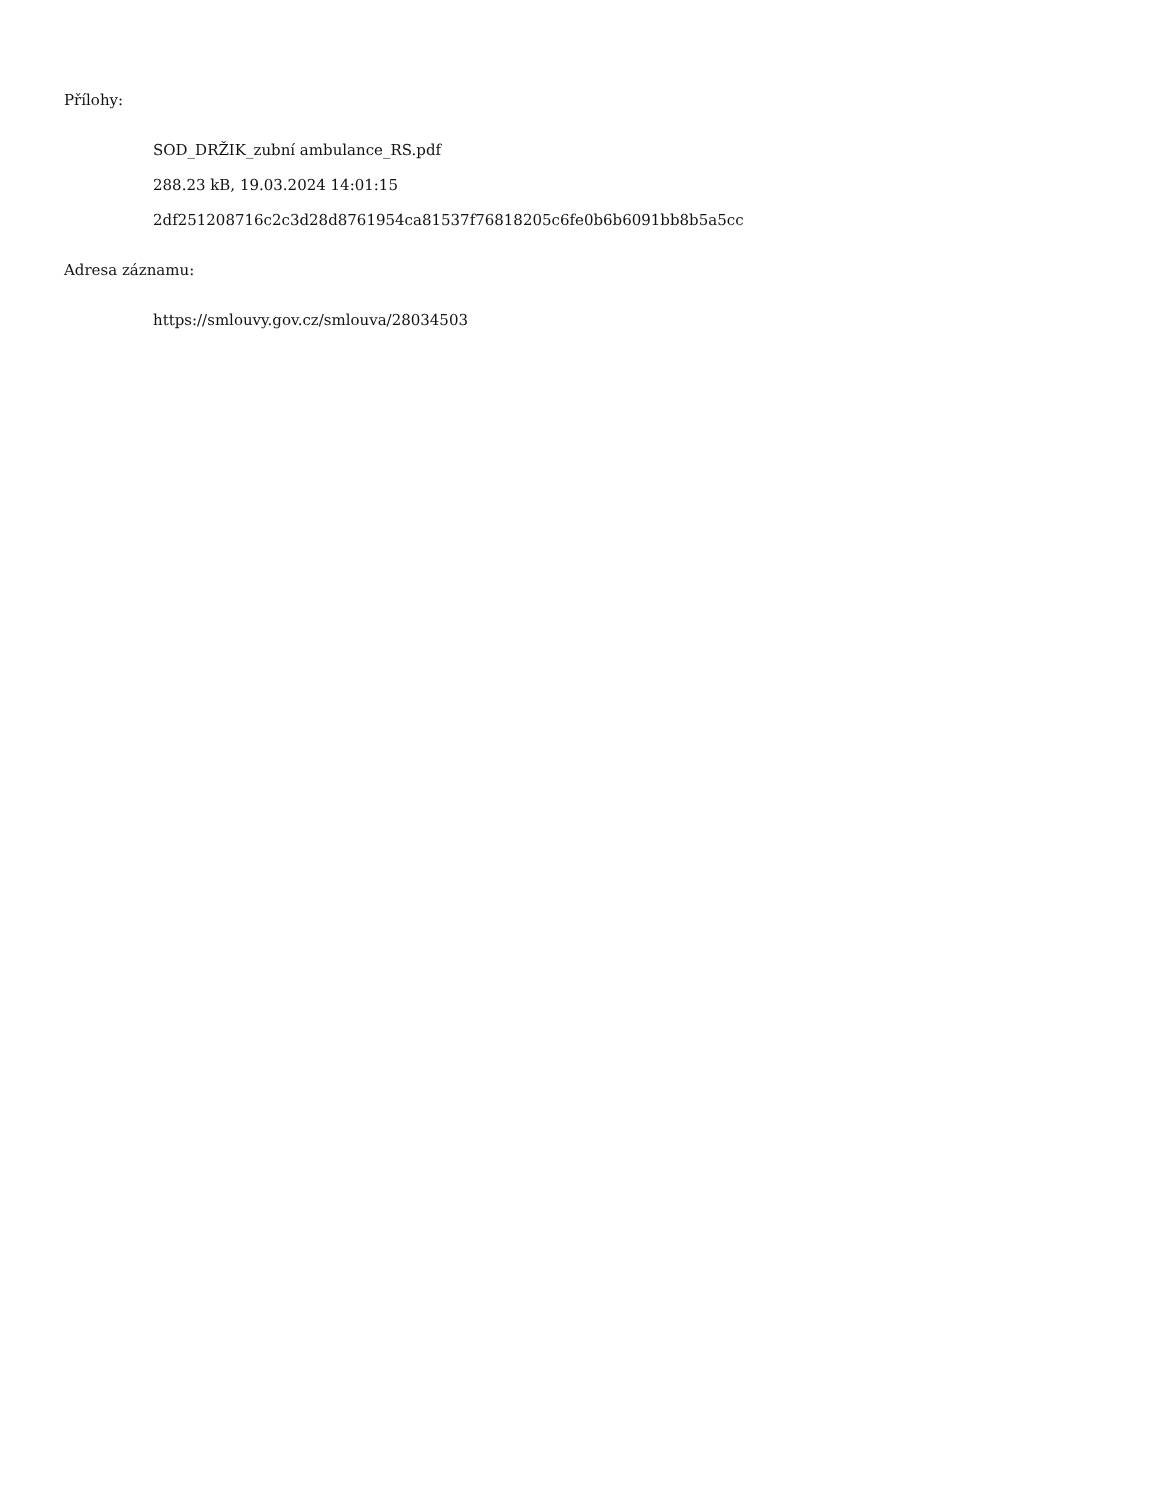Přílohy:
SOD_DRŽIK_zubní ambulance_RS.pdf
288.23 kB, 19.03.2024 14:01:15
2df251208716c2c3d28d8761954ca81537f76818205c6fe0b6b6091bb8b5a5cc
Adresa záznamu:
https://smlouvy.gov.cz/smlouva/28034503